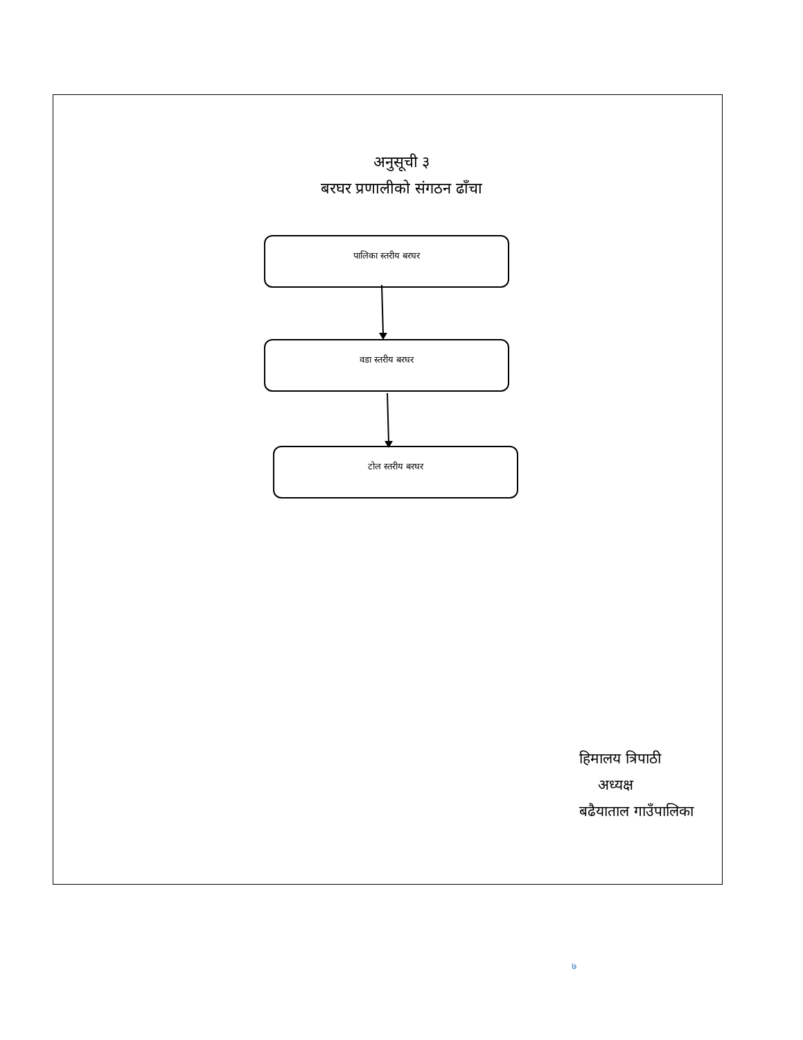अनुसूची ३
बरघर प्रणालीको संगठन ढाँचा
पालिका स्तरीय बरघर
वडा स्तरीय बरघर
टोल स्तरीय बरघर
हिमालय त्रिपाठी
अध्यक्ष
बढैयाताल गाउँपालिका
७